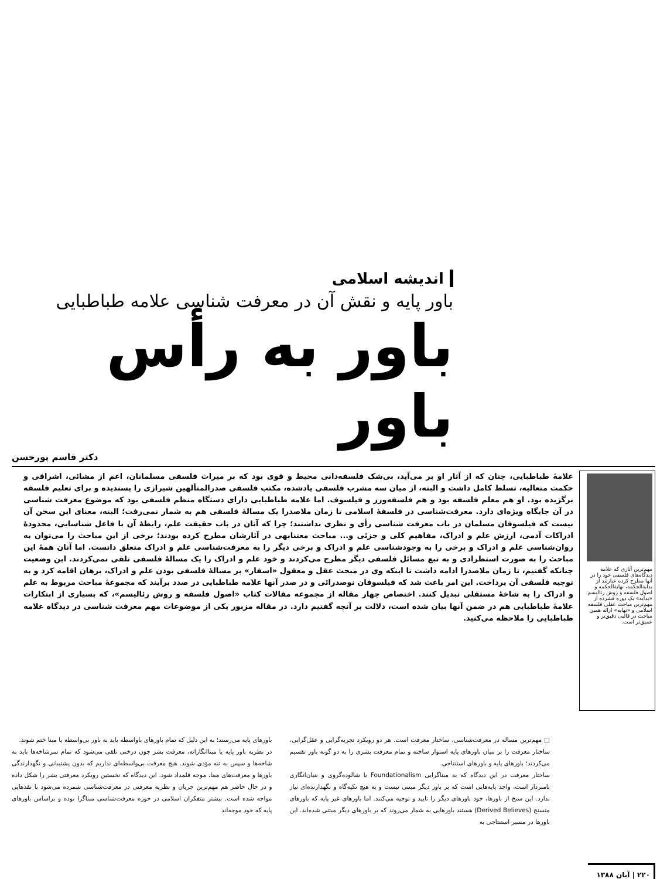اندیشه اسلامی
باور پایه و نقش آن در معرفت شناسی علامه طباطبایی
باور به رأس باور
دکتر قاسم پورحسن
مهم‌ترین آثاری که علامه دیدگاه‌های فلسفی خود را در آنها مطرح کرده عبارتند از بدایة‌الحکمه، نهایة‌الحکمه و اصول فلسفه و روش رئالیسم. «بدایه» یک دوره فشرده از مهم‌ترین مباحث عقلی فلسفه اسلامی و «نهایه» ارائه همین مباحث در قالبی دقیق‌تر و عمیق‌تر است.
علامهٔ طباطبایی، چنان که از آثار او بر می‌آید، بی‌شک فلسفه‌دانی محیط و قوی بود که بر میراث فلسفی مسلمانان، اعم از مشائی، اشراقی و حکمت متعالیه، تسلط کامل داشت و البته، از میان سه مشرب فلسفی یادشده، مکتب فلسفی صدرالمتألهین شیرازی را پسندیده و برای تعلیم فلسفه برگزیده بود. او هم معلم فلسفه بود و هم فلسفه‌ورز و فیلسوف. اما علامه طباطبایی دارای دستگاه منظم فلسفی بود که موضوع معرفت شناسی در آن جایگاه ویژه‌ای دارد. معرفت‌شناسی در فلسفهٔ اسلامی تا زمان ملاصدرا یک مسالهٔ فلسفی هم به شمار نمی‌رفت؛ البته، معنای این سخن آن نیست که فیلسوفان مسلمان در باب معرفت شناسی رأی و نظری نداشتند؛ چرا که آنان در باب حقیقت علم، رابطهٔ آن با فاعل شناسایی، محدودهٔ ادراکات آدمی، ارزش علم و ادراک، مفاهیم کلی و جزئی و... مباحث معتنابهی در آثارشان مطرح کرده بودند؛ برخی از این مباحث را می‌توان به روان‌شناسی علم و ادراک و برخی را به وجودشناسی علم و ادراک و برخی دیگر را به معرفت‌شناسی علم و ادراک متعلق دانست. اما آنان همهٔ این مباحث را به صورت استطرادی و به تبع مسائل فلسفی دیگر مطرح می‌کردند و خود علم و ادراک را یک مسالهٔ فلسفی تلقی نمی‌کردند. این وضعیت چنانکه گفتیم، تا زمان ملاصدرا ادامه داشت تا اینکه وی در مبحث عقل و معقول «اسفار» بر مسالهٔ فلسفی بودن علم و ادراک، برهان اقامه کرد و به توجیه فلسفی آن پرداخت. این امر باعث شد که فیلسوفان نوصدرائی و در صدر آنها علامه طباطبایی در صدد برآیند که مجموعهٔ مباحث مربوط به علم و ادراک را به شاخهٔ مستقلی تبدیل کنند. اختصاص چهار مقاله از مجموعه مقالات کتاب «اصول فلسفه و روش رئالیسم»، که بسیاری از ابتکارات علامهٔ طباطبایی هم در ضمن آنها بیان شده است، دلالت بر آنچه گفتیم دارد. در مقاله مزبور یکی از موضوعات مهم معرفت شناسی در دیدگاه علامه طباطبایی را ملاحظه می‌کنید.
□ مهم‌ترین مساله در معرفت‌شناسی، ساختار معرفت است. هر دو رویکرد تجربه‌گرایی و عقل‌گرایی، ساختار معرفت را بر بنیان باورهای پایه استوار ساخته و تمام معرفت بشری را به دو گونه باور تقسیم می‌کردند؛ باورهای پایه و باورهای استنتاجی.
ساختار معرفت در این دیدگاه که به مبناگرایی Foundationalism یا شالوده‌گروی و بنیان‌انگاری نامبردار است، واجد پایه‌هایی است که بر باور دیگر مبتنی نیست و به هیچ تکیه‌گاه و نگهدارنده‌ای نیاز ندارد. این سنخ از باورها، خود باورهای دیگر را تایید و توجیه می‌کنند. اما باورهای غیر پایه که باورهای متسنج (Derived Believes) هستند باورهایی به شمار می‌روند که بر باورهای دیگر مبتنی شده‌اند. این باورها در مسیر استنتاجی به
باورهای پایه می‌رسند؛ به این دلیل که تمام باورهای باواسطه باید به باور بی‌واسطه یا مبنا ختم شوند.
در نظریه باور پایه یا مبناانگارانه، معرفت بشر چون درختی تلقی می‌شود که تمام سرشاخه‌ها باید به شاخه‌ها و سپس به تنه مؤدی شوند. هیچ معرفت بی‌واسطه‌ای نداریم که بدون پشتیبانی و نگهدارندگی باورها و معرفت‌های مبنا، موجه قلمداد شود. این دیدگاه که نخستین رویکرد معرفتی بشر را شکل داده و در حال حاضر هم مهم‌ترین جریان و نظریه معرفتی در معرفت‌شناسی شمرده می‌شود با نقدهایی مواجه شده است. بیشتر متفکران اسلامی در حوزه معرفت‌شناسی مبناگرا بوده و براساس باورهای پایه که خود موجه‌اند
۲۲۰ | آبان ۱۳۸۸